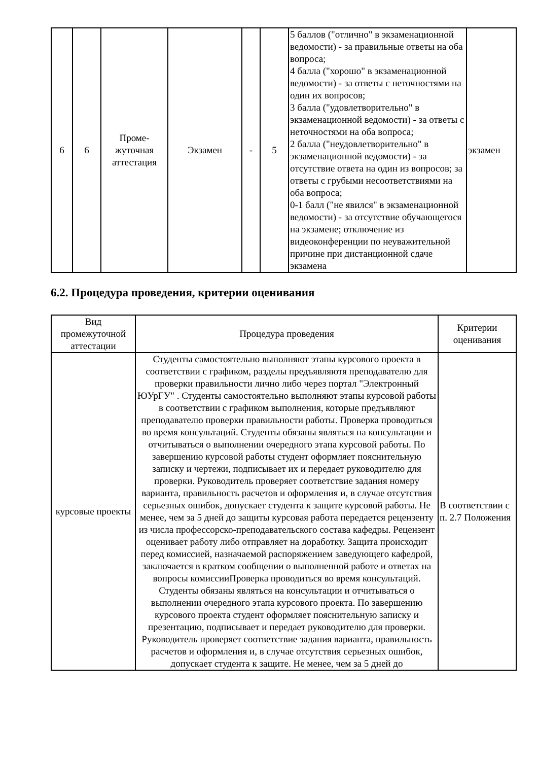| 6 | 6 | Проме- жуточная аттестация | Экзамен | - | 5 | 5 баллов ("отлично" в экзаменационной ведомости) - за правильные ответы на оба вопроса; 4 балла ("хорошо" в экзаменационной ведомости) - за ответы с неточностями на один их вопросов; 3 балла ("удовлетворительно" в экзаменационной ведомости) - за ответы с неточностями на оба вопроса; 2 балла ("неудовлетворительно" в экзаменационной ведомости) - за отсутствие ответа на один из вопросов; за ответы с грубыми несоответствиями на оба вопроса; 0-1 балл ("не явился" в экзаменационной ведомости) - за отсутствие обучающегося на экзамене; отключение из видеоконференции по неуважительной причине при дистанционной сдаче экзамена | экзамен |
6.2. Процедура проведения, критерии оценивания
| Вид промежуточной аттестации | Процедура проведения | Критерии оценивания |
| --- | --- | --- |
| курсовые проекты | Студенты самостоятельно выполняют этапы курсового проекта в соответствии с графиком, разделы предъявляютя преподавателю для проверки правильности лично либо через портал "Электронный ЮУрГУ" . Студенты самостоятельно выполняют этапы курсовой работы в соответствии с графиком выполнения, которые предъявляют преподавателю проверки правильности работы. Проверка проводиться во время консультаций. Студенты обязаны являться на консультации и отчитываться о выполнении очередного этапа курсовой работы. По завершению курсовой работы студент оформляет пояснительную записку и чертежи, подписывает их и передает руководителю для проверки. Руководитель проверяет соответствие задания номеру варианта, правильность расчетов и оформления и, в случае отсутствия серьезных ошибок, допускает студента к защите курсовой работы. Не менее, чем за 5 дней до защиты курсовая работа передается рецензенту из числа профессорско-преподавательского состава кафедры. Рецензент оценивает работу либо отправляет на доработку. Защита происходит перед комиссией, назначаемой распоряжением заведующего кафедрой, заключается в кратком сообщении о выполненной работе и ответах на вопросы комиссииПроверка проводиться во время консультаций. Студенты обязаны являться на консультации и отчитываться о выполнении очередного этапа курсового проекта. По завершению курсового проекта студент оформляет пояснительную записку и презентацию, подписывает и передает руководителю для проверки. Руководитель проверяет соответствие задания варианта, правильность расчетов и оформления и, в случае отсутствия серьезных ошибок, допускает студента к защите. Не менее, чем за 5 дней до | В соответствии с п. 2.7 Положения |